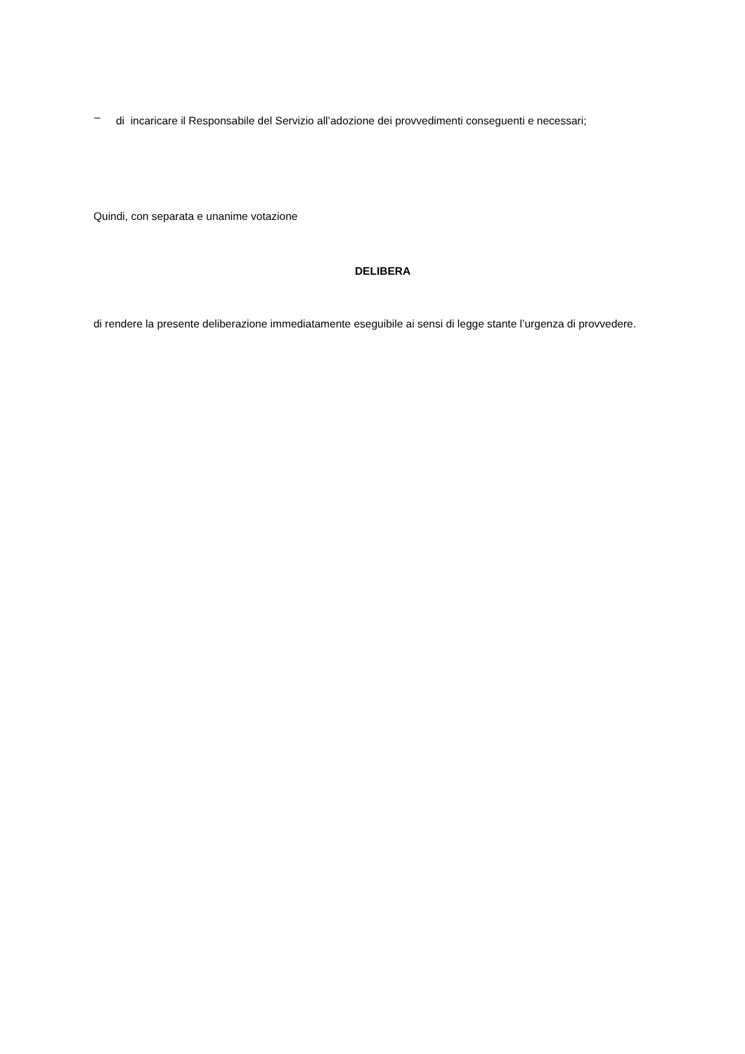–
di incaricare il Responsabile del Servizio all’adozione dei provvedimenti conseguenti e necessari;
Quindi, con separata e unanime votazione
DELIBERA
di rendere la presente deliberazione immediatamente eseguibile ai sensi di legge stante l’urgenza di provvedere.